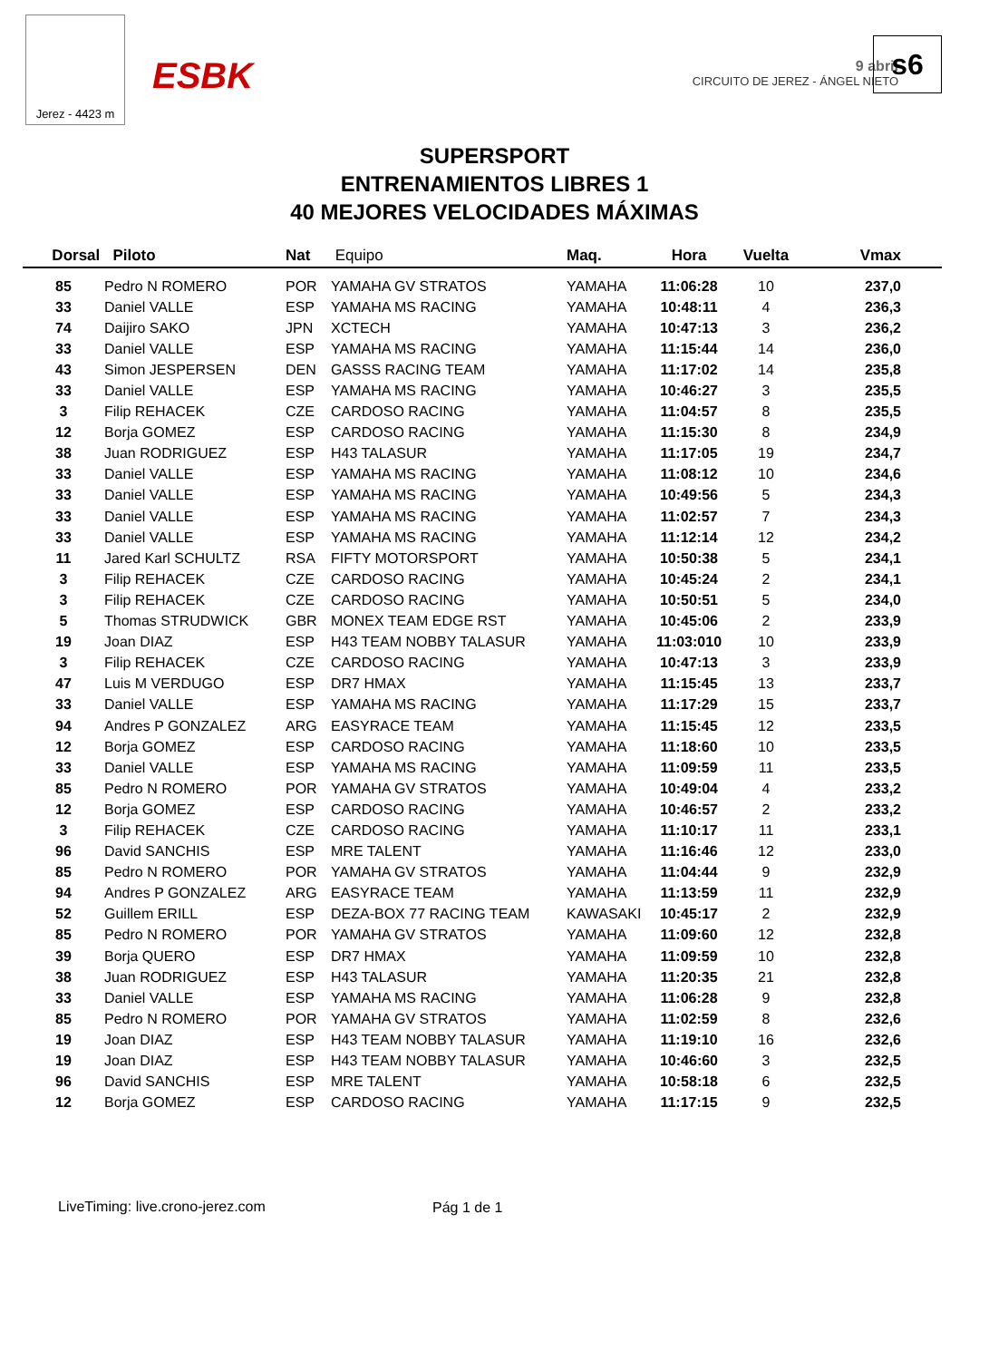Jerez - 4423 m
ESBK
9 abril
CIRCUITO DE JEREZ - ÁNGEL NIETO
s6
SUPERSPORT
ENTRENAMIENTOS LIBRES 1
40 MEJORES VELOCIDADES MÁXIMAS
| Dorsal | Piloto | Nat | Equipo | Maq. | Hora | Vuelta | Vmax |
| --- | --- | --- | --- | --- | --- | --- | --- |
| 85 | Pedro N ROMERO | POR | YAMAHA GV STRATOS | YAMAHA | 11:06:28 | 10 | 237,0 |
| 33 | Daniel VALLE | ESP | YAMAHA MS RACING | YAMAHA | 10:48:11 | 4 | 236,3 |
| 74 | Daijiro SAKO | JPN | XCTECH | YAMAHA | 10:47:13 | 3 | 236,2 |
| 33 | Daniel VALLE | ESP | YAMAHA MS RACING | YAMAHA | 11:15:44 | 14 | 236,0 |
| 43 | Simon JESPERSEN | DEN | GASSS RACING TEAM | YAMAHA | 11:17:02 | 14 | 235,8 |
| 33 | Daniel VALLE | ESP | YAMAHA MS RACING | YAMAHA | 10:46:27 | 3 | 235,5 |
| 3 | Filip REHACEK | CZE | CARDOSO RACING | YAMAHA | 11:04:57 | 8 | 235,5 |
| 12 | Borja GOMEZ | ESP | CARDOSO RACING | YAMAHA | 11:15:30 | 8 | 234,9 |
| 38 | Juan RODRIGUEZ | ESP | H43 TALASUR | YAMAHA | 11:17:05 | 19 | 234,7 |
| 33 | Daniel VALLE | ESP | YAMAHA MS RACING | YAMAHA | 11:08:12 | 10 | 234,6 |
| 33 | Daniel VALLE | ESP | YAMAHA MS RACING | YAMAHA | 10:49:56 | 5 | 234,3 |
| 33 | Daniel VALLE | ESP | YAMAHA MS RACING | YAMAHA | 11:02:57 | 7 | 234,3 |
| 33 | Daniel VALLE | ESP | YAMAHA MS RACING | YAMAHA | 11:12:14 | 12 | 234,2 |
| 11 | Jared Karl SCHULTZ | RSA | FIFTY MOTORSPORT | YAMAHA | 10:50:38 | 5 | 234,1 |
| 3 | Filip REHACEK | CZE | CARDOSO RACING | YAMAHA | 10:45:24 | 2 | 234,1 |
| 3 | Filip REHACEK | CZE | CARDOSO RACING | YAMAHA | 10:50:51 | 5 | 234,0 |
| 5 | Thomas STRUDWICK | GBR | MONEX TEAM EDGE RST | YAMAHA | 10:45:06 | 2 | 233,9 |
| 19 | Joan DIAZ | ESP | H43 TEAM NOBBY TALASUR | YAMAHA | 11:03:010 | 10 | 233,9 |
| 3 | Filip REHACEK | CZE | CARDOSO RACING | YAMAHA | 10:47:13 | 3 | 233,9 |
| 47 | Luis M VERDUGO | ESP | DR7 HMAX | YAMAHA | 11:15:45 | 13 | 233,7 |
| 33 | Daniel VALLE | ESP | YAMAHA MS RACING | YAMAHA | 11:17:29 | 15 | 233,7 |
| 94 | Andres P GONZALEZ | ARG | EASYRACE TEAM | YAMAHA | 11:15:45 | 12 | 233,5 |
| 12 | Borja GOMEZ | ESP | CARDOSO RACING | YAMAHA | 11:18:60 | 10 | 233,5 |
| 33 | Daniel VALLE | ESP | YAMAHA MS RACING | YAMAHA | 11:09:59 | 11 | 233,5 |
| 85 | Pedro N ROMERO | POR | YAMAHA GV STRATOS | YAMAHA | 10:49:04 | 4 | 233,2 |
| 12 | Borja GOMEZ | ESP | CARDOSO RACING | YAMAHA | 10:46:57 | 2 | 233,2 |
| 3 | Filip REHACEK | CZE | CARDOSO RACING | YAMAHA | 11:10:17 | 11 | 233,1 |
| 96 | David SANCHIS | ESP | MRE TALENT | YAMAHA | 11:16:46 | 12 | 233,0 |
| 85 | Pedro N ROMERO | POR | YAMAHA GV STRATOS | YAMAHA | 11:04:44 | 9 | 232,9 |
| 94 | Andres P GONZALEZ | ARG | EASYRACE TEAM | YAMAHA | 11:13:59 | 11 | 232,9 |
| 52 | Guillem ERILL | ESP | DEZA-BOX 77 RACING TEAM | KAWASAKI | 10:45:17 | 2 | 232,9 |
| 85 | Pedro N ROMERO | POR | YAMAHA GV STRATOS | YAMAHA | 11:09:60 | 12 | 232,8 |
| 39 | Borja QUERO | ESP | DR7 HMAX | YAMAHA | 11:09:59 | 10 | 232,8 |
| 38 | Juan RODRIGUEZ | ESP | H43 TALASUR | YAMAHA | 11:20:35 | 21 | 232,8 |
| 33 | Daniel VALLE | ESP | YAMAHA MS RACING | YAMAHA | 11:06:28 | 9 | 232,8 |
| 85 | Pedro N ROMERO | POR | YAMAHA GV STRATOS | YAMAHA | 11:02:59 | 8 | 232,6 |
| 19 | Joan DIAZ | ESP | H43 TEAM NOBBY TALASUR | YAMAHA | 11:19:10 | 16 | 232,6 |
| 19 | Joan DIAZ | ESP | H43 TEAM NOBBY TALASUR | YAMAHA | 10:46:60 | 3 | 232,5 |
| 96 | David SANCHIS | ESP | MRE TALENT | YAMAHA | 10:58:18 | 6 | 232,5 |
| 12 | Borja GOMEZ | ESP | CARDOSO RACING | YAMAHA | 11:17:15 | 9 | 232,5 |
LiveTiming: live.crono-jerez.com
Pág 1 de 1